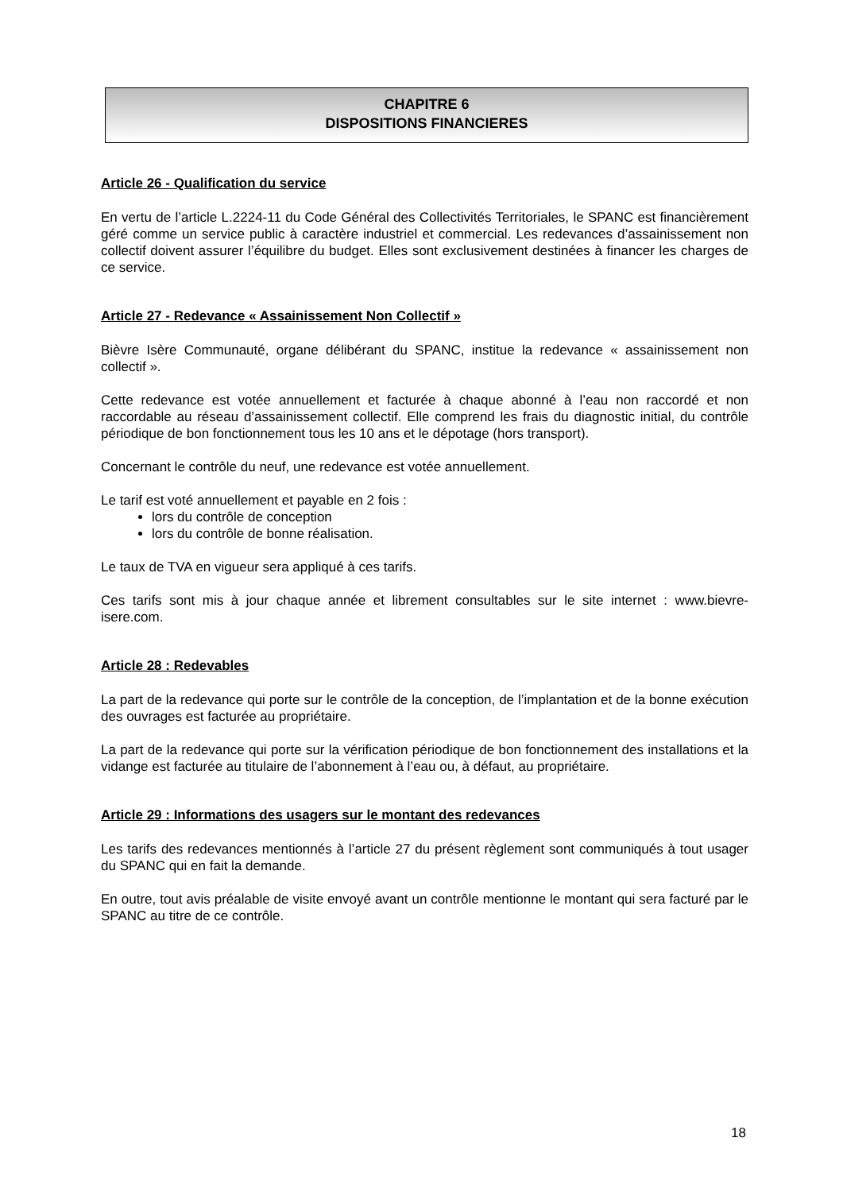CHAPITRE 6
DISPOSITIONS FINANCIERES
Article 26 - Qualification du service
En vertu de l’article L.2224-11 du Code Général des Collectivités Territoriales, le SPANC est financièrement géré comme un service public à caractère industriel et commercial. Les redevances d’assainissement non collectif doivent assurer l’équilibre du budget. Elles sont exclusivement destinées à financer les charges de ce service.
Article 27 - Redevance « Assainissement Non Collectif »
Bièvre Isère Communauté, organe délibérant du SPANC, institue la redevance « assainissement non collectif ».
Cette redevance est votée annuellement et facturée à chaque abonné à l’eau non raccordé et non raccordable au réseau d’assainissement collectif. Elle comprend les frais du diagnostic initial, du contrôle périodique de bon fonctionnement tous les 10 ans et le dépotage (hors transport).
Concernant le contrôle du neuf, une redevance est votée annuellement.
Le tarif est voté annuellement et payable en 2 fois :
lors du contrôle de conception
lors du contrôle de bonne réalisation.
Le taux de TVA en vigueur sera appliqué à ces tarifs.
Ces tarifs sont mis à jour chaque année et librement consultables sur le site internet : www.bievre-isere.com.
Article 28 : Redevables
La part de la redevance qui porte sur le contrôle de la conception, de l’implantation et de la bonne exécution des ouvrages est facturée au propriétaire.
La part de la redevance qui porte sur la vérification périodique de bon fonctionnement des installations et la vidange est facturée au titulaire de l’abonnement à l’eau ou, à défaut, au propriétaire.
Article 29 : Informations des usagers sur le montant des redevances
Les tarifs des redevances mentionnés à l’article 27 du présent règlement sont communiqués à tout usager du SPANC qui en fait la demande.
En outre, tout avis préalable de visite envoyé avant un contrôle mentionne le montant qui sera facturé par le SPANC au titre de ce contrôle.
18